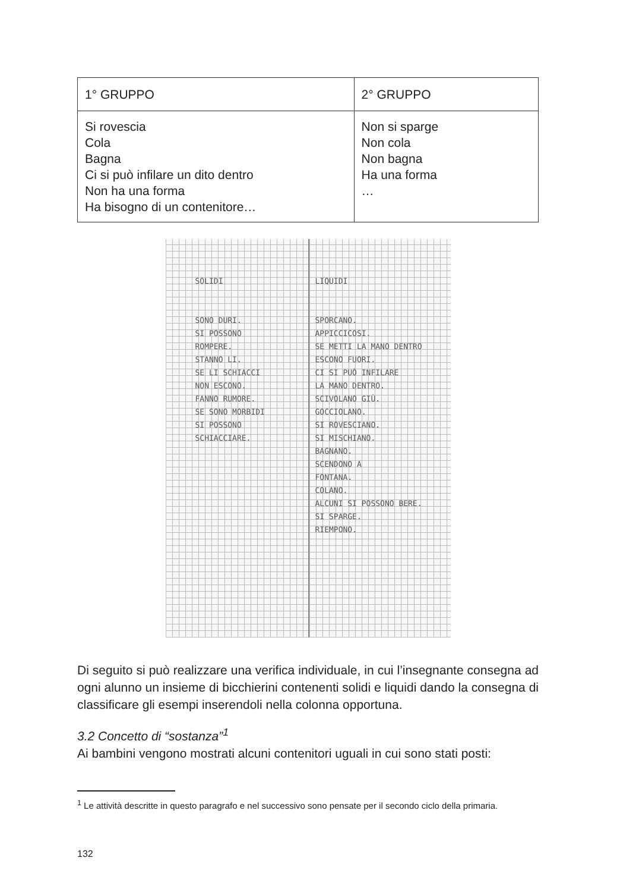| 1° GRUPPO | 2° GRUPPO |
| --- | --- |
| Si rovescia Cola Bagna Ci si può infilare un dito dentro Non ha una forma Ha bisogno di un contenitore… | Non si sparge Non cola Non bagna Ha una forma … |
SOLIDI
SONO DURI.
SI POSSONO
ROMPERE.
STANNO LI.
SE LI SCHIACCI
NON ESCONO.
FANNO RUMORE.
SE SONO MORBIDI
SI POSSONO
SCHIACCIARE.
LIQUIDI
SPORCANO.
APPICCICOSI.
SE METTI LA MANO DENTRO
ESCONO FUORI.
CI SI PUÒ INFILARE
LA MANO DENTRO.
SCIVOLANO GIÙ.
GOCCIOLANO.
SI ROVESCIANO.
SI MISCHIANO.
BAGNANO.
SCENDONO A
FONTANA.
COLANO.
ALCUNI SI POSSONO BERE.
SI SPARGE.
RIEMPONO.
Di seguito si può realizzare una verifica individuale, in cui l’insegnante consegna ad ogni alunno un insieme di bicchierini contenenti solidi e liquidi dando la consegna di classificare gli esempi inserendoli nella colonna opportuna.
3.2 Concetto di “sostanza”<sup>1</sup>
Ai bambini vengono mostrati alcuni contenitori uguali in cui sono stati posti:
<sup>1</sup> Le attività descritte in questo paragrafo e nel successivo sono pensate per il secondo ciclo della primaria.
132